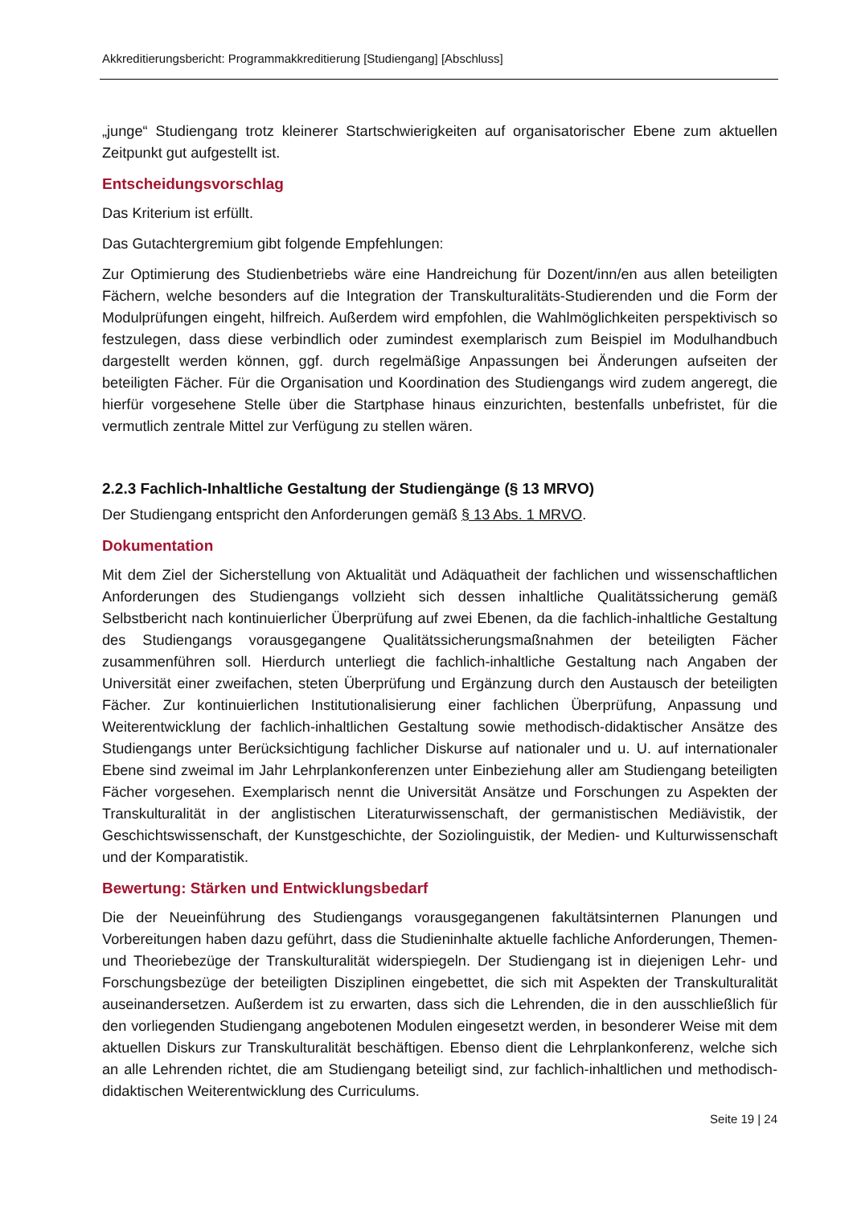Akkreditierungsbericht: Programmakkreditierung [Studiengang] [Abschluss]
„junge“ Studiengang trotz kleinerer Startschwierigkeiten auf organisatorischer Ebene zum aktuellen Zeitpunkt gut aufgestellt ist.
Entscheidungsvorschlag
Das Kriterium ist erfüllt.
Das Gutachtergremium gibt folgende Empfehlungen:
Zur Optimierung des Studienbetriebs wäre eine Handreichung für Dozent/inn/en aus allen beteiligten Fächern, welche besonders auf die Integration der Transkulturalitäts-Studierenden und die Form der Modulprüfungen eingeht, hilfreich. Außerdem wird empfohlen, die Wahlmöglichkeiten perspektivisch so festzulegen, dass diese verbindlich oder zumindest exemplarisch zum Beispiel im Modulhandbuch dargestellt werden können, ggf. durch regelmäßige Anpassungen bei Änderungen aufseiten der beteiligten Fächer. Für die Organisation und Koordination des Studiengangs wird zudem angeregt, die hierfür vorgesehene Stelle über die Startphase hinaus einzurichten, bestenfalls unbefristet, für die vermutlich zentrale Mittel zur Verfügung zu stellen wären.
2.2.3 Fachlich-Inhaltliche Gestaltung der Studiengänge (§ 13 MRVO)
Der Studiengang entspricht den Anforderungen gemäß § 13 Abs. 1 MRVO.
Dokumentation
Mit dem Ziel der Sicherstellung von Aktualität und Adäquatheit der fachlichen und wissenschaftlichen Anforderungen des Studiengangs vollzieht sich dessen inhaltliche Qualitätssicherung gemäß Selbstbericht nach kontinuierlicher Überprüfung auf zwei Ebenen, da die fachlich-inhaltliche Gestaltung des Studiengangs vorausgegangene Qualitätssicherungsmaßnahmen der beteiligten Fächer zusammenführen soll. Hierdurch unterliegt die fachlich-inhaltliche Gestaltung nach Angaben der Universität einer zweifachen, steten Überprüfung und Ergänzung durch den Austausch der beteiligten Fächer. Zur kontinuierlichen Institutionalisierung einer fachlichen Überprüfung, Anpassung und Weiterentwicklung der fachlich-inhaltlichen Gestaltung sowie methodisch-didaktischer Ansätze des Studiengangs unter Berücksichtigung fachlicher Diskurse auf nationaler und u. U. auf internationaler Ebene sind zweimal im Jahr Lehrplankonferenzen unter Einbeziehung aller am Studiengang beteiligten Fächer vorgesehen. Exemplarisch nennt die Universität Ansätze und Forschungen zu Aspekten der Transkulturalität in der anglistischen Literaturwissenschaft, der germanistischen Mediävistik, der Geschichtswissenschaft, der Kunstgeschichte, der Soziolinguistik, der Medien- und Kulturwissenschaft und der Komparatistik.
Bewertung: Stärken und Entwicklungsbedarf
Die der Neueinführung des Studiengangs vorausgegangenen fakultätsinternen Planungen und Vorbereitungen haben dazu geführt, dass die Studieninhalte aktuelle fachliche Anforderungen, Themen- und Theoriebezüge der Transkulturalität widerspiegeln. Der Studiengang ist in diejenigen Lehr- und Forschungsbezüge der beteiligten Disziplinen eingebettet, die sich mit Aspekten der Transkulturalität auseinandersetzen. Außerdem ist zu erwarten, dass sich die Lehrenden, die in den ausschließlich für den vorliegenden Studiengang angebotenen Modulen eingesetzt werden, in besonderer Weise mit dem aktuellen Diskurs zur Transkulturalität beschäftigen. Ebenso dient die Lehrplankonferenz, welche sich an alle Lehrenden richtet, die am Studiengang beteiligt sind, zur fachlich-inhaltlichen und methodisch-didaktischen Weiterentwicklung des Curriculums.
Seite 19 | 24